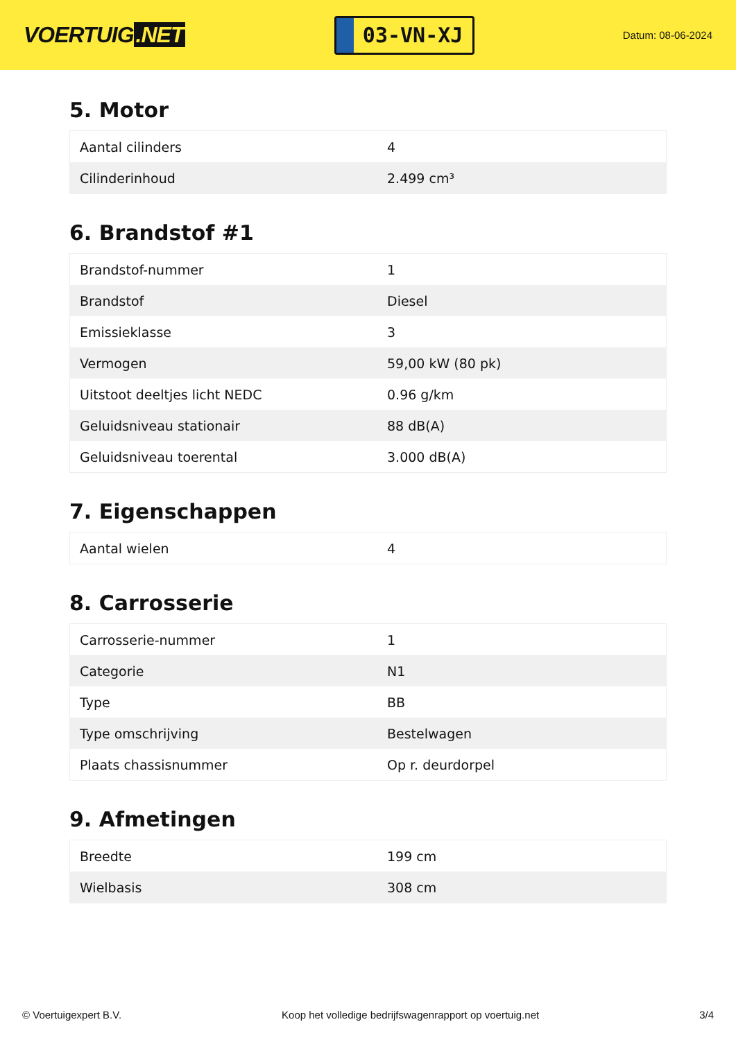VOERTUIG.NET
03-VN-XJ
Datum: 08-06-2024
5. Motor
| Aantal cilinders | 4 |
| Cilinderinhoud | 2.499 cm³ |
6. Brandstof #1
| Brandstof-nummer | 1 |
| Brandstof | Diesel |
| Emissieklasse | 3 |
| Vermogen | 59,00 kW (80 pk) |
| Uitstoot deeltjes licht NEDC | 0.96 g/km |
| Geluidsniveau stationair | 88 dB(A) |
| Geluidsniveau toerental | 3.000 dB(A) |
7. Eigenschappen
| Aantal wielen | 4 |
8. Carrosserie
| Carrosserie-nummer | 1 |
| Categorie | N1 |
| Type | BB |
| Type omschrijving | Bestelwagen |
| Plaats chassisnummer | Op r. deurdorpel |
9. Afmetingen
| Breedte | 199 cm |
| Wielbasis | 308 cm |
© Voertuigexpert B.V. Koop het volledige bedrijfswagenrapport op voertuig.net 3/4